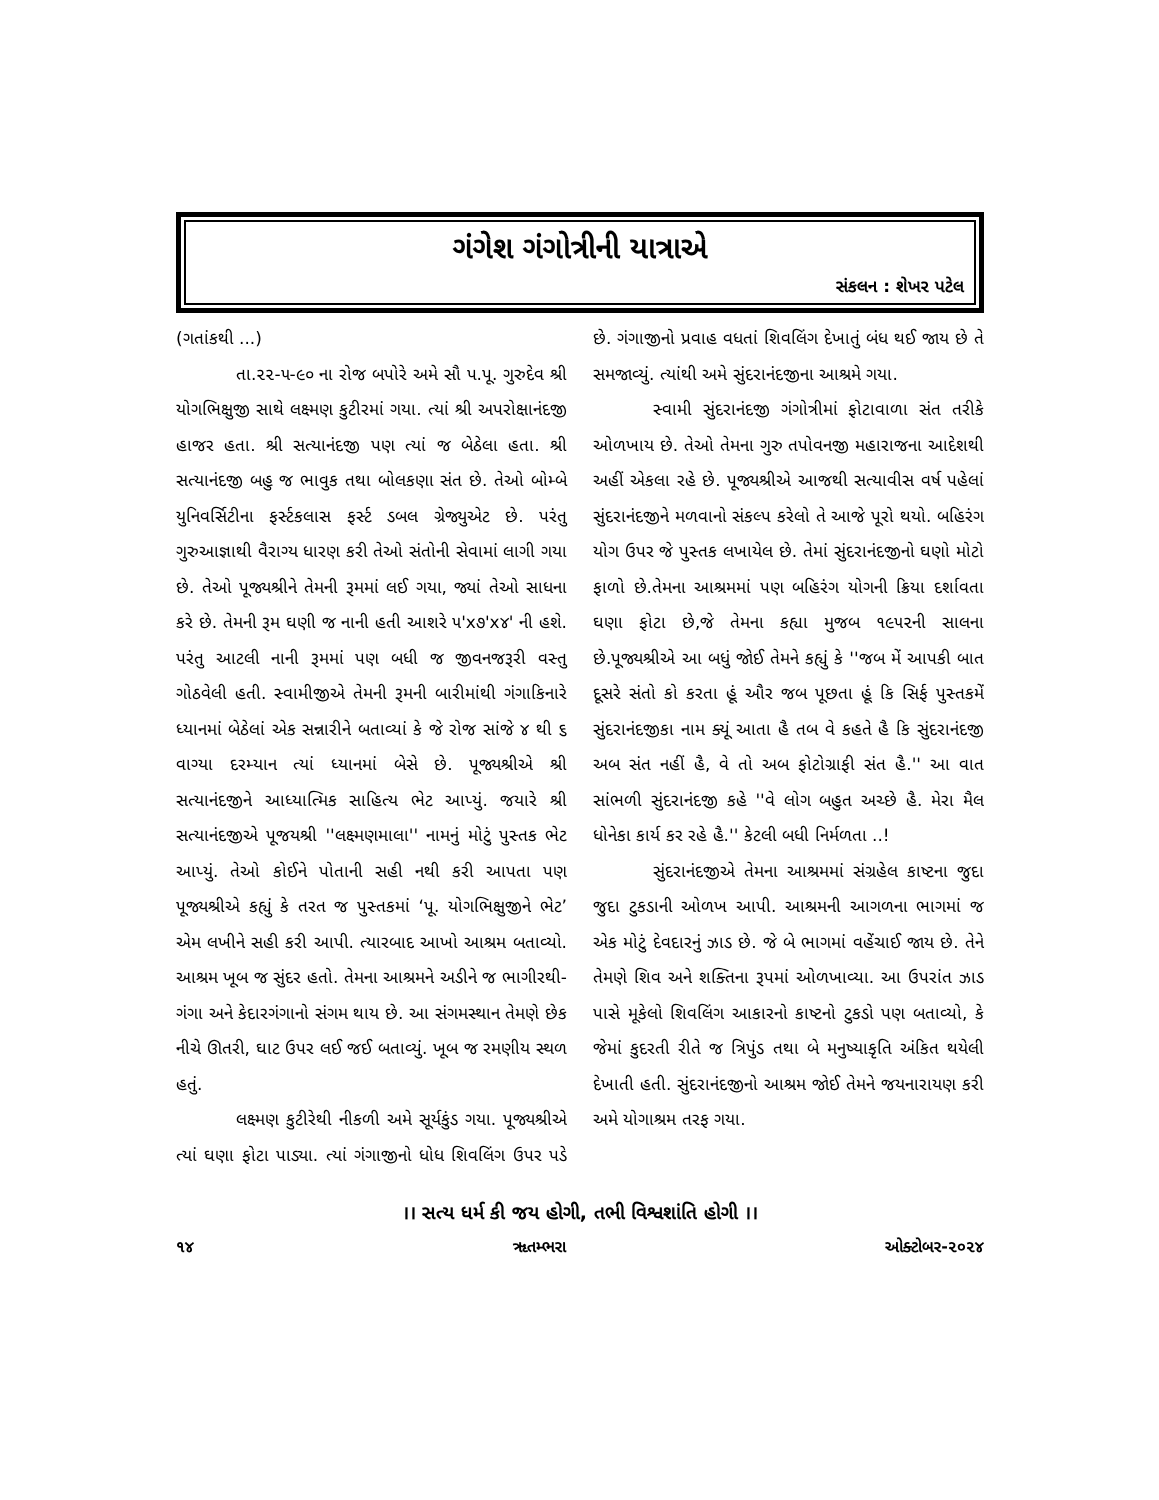ગંગેશ ગંગોત્રીની યાત્રાએ
સંકલન : શેખર પટેલ
(ગતાંકથી ...)
તા.૨૨-૫-૯૦ ના રોજ બપોરે અમે સૌ પ.પૂ. ગુરુદેવ શ્રી યોગભિક્ષુજી સાથે લક્ષ્મણ કુટીરમાં ગયા. ત્યાં શ્રી અપરોક્ષાનંદજી હાજર હતા. શ્રી સત્યાનંદજી પણ ત્યાં જ બેઠેલા હતા. શ્રી સત્યાનંદજી બહુ જ ભાવુક તથા બોલકણા સંત છે. તેઓ બોમ્બે યુનિવર્સિટીના ફર્સ્ટકલાસ ફર્સ્ટ ડબલ ગ્રેજ્યુએટ છે. પરંતુ ગુરુઆજ્ઞાથી વૈરાગ્ય ધારણ કરી તેઓ સંતોની સેવામાં લાગી ગયા છે. તેઓ પૂજ્યશ્રીને તેમની રૂમમાં લઈ ગયા, જ્યાં તેઓ સાધના કરે છે. તેમની રૂમ ઘણી જ નાની હતી આશરે ૫'x૭'x૪' ની હશે. પરંતુ આટલી નાની રૂમમાં પણ બધી જ જીવનજરૂરી વસ્તુ ગોઠવેલી હતી. સ્વામીજીએ તેમની રૂમની બારીમાંથી ગંગાકિનારે ધ્યાનમાં બેઠેલાં એક સન્નારીને બતાવ્યાં કે જે રોજ સાંજે ૪ થી ૬ વાગ્યા દરમ્યાન ત્યાં ધ્યાનમાં બેસે છે. પૂજ્યશ્રીએ શ્રી સત્યાનંદજીને આધ્યાત્મિક સાહિત્ય ભેટ આપ્યું. જયારે શ્રી સત્યાનંદજીએ પૂજયશ્રી ''લક્ષ્મણમાલા'' નામનું મોટું પુસ્તક ભેટ આપ્યું. તેઓ કોઈને પોતાની સહી નથી કરી આપતા પણ પૂજ્યશ્રીએ કહ્યું કે તરત જ પુસ્તકમાં ‘પૂ. યોગભિક્ષુજીને ભેટ’ એમ લખીને સહી કરી આપી. ત્યારબાદ આખો આશ્રમ બતાવ્યો. આશ્રમ ખૂબ જ સુંદર હતો. તેમના આશ્રમને અડીને જ ભાગીરથી-ગંગા અને કેદારગંગાનો સંગમ થાય છે. આ સંગમસ્થાન તેમણે છેક નીચે ઊતરી, ઘાટ ઉપર લઈ જઈ બતાવ્યું. ખૂબ જ રમણીય સ્થળ હતું.
લક્ષ્મણ કુટીરેથી નીકળી અમે સૂર્યકુંડ ગયા. પૂજ્યશ્રીએ ત્યાં ઘણા ફોટા પાડ્યા. ત્યાં ગંગાજીનો ધોધ શિવલિંગ ઉપર પડે છે. ગંગાજીનો પ્રવાહ વધતાં શિવલિંગ દેખાતું બંધ થઈ જાય છે તે સમજાવ્યું. ત્યાંથી અમે સુંદરાનંદજીના આશ્રમે ગયા.
સ્વામી સુંદરાનંદજી ગંગોત્રીમાં ફોટાવાળા સંત તરીકે ઓળખાય છે. તેઓ તેમના ગુરુ તપોવનજી મહારાજના આદેશથી અહીં એકલા રહે છે. પૂજ્યશ્રીએ આજથી સત્યાવીસ વર્ષ પહેલાં સુંદરાનંદજીને મળવાનો સંકલ્પ કરેલો તે આજે પૂરો થયો. બહિરંગ યોગ ઉપર જે પુસ્તક લખાયેલ છે. તેમાં સુંદરાનંદજીનો ઘણો મોટો ફાળો છે.તેમના આશ્રમમાં પણ બહિરંગ યોગની ક્રિયા દર્શાવતા ઘણા ફોટા છે,જે તેમના કહ્યા મુજબ ૧૯૫૨ની સાલના છે.પૂજ્યશ્રીએ આ બધું જોઈ તેમને કહ્યું કે ''જબ મેં આપકી બાત દૂસરે સંતો કો કરતા હૂં ઔર જબ પૂછતા હૂં કિ સિર્ફ પુસ્તકમેં સુંદરાનંદજીકા નામ ક્યૂં આતા હૈ તબ વે કહતે હૈ કિ સુંદરાનંદજી અબ સંત નહીં હૈ, વે તો અબ ફોટોગ્રાફી સંત હૈ.'' આ વાત સાંભળી સુંદરાનંદજી કહે ''વે લોગ બહુત અચ્છે હૈ. મેરા મૈલ ધોનેકા કાર્ય કર રહે હૈ.'' કેટલી બધી નિર્મળતા ..!
સુંદરાનંદજીએ તેમના આશ્રમમાં સંગ્રહેલ કાષ્ટના જુદા જુદા ટુકડાની ઓળખ આપી. આશ્રમની આગળના ભાગમાં જ એક મોટું દેવદારનું ઝાડ છે. જે બે ભાગમાં વહેંચાઈ જાય છે. તેને તેમણે શિવ અને શક્તિના રૂપમાં ઓળખાવ્યા. આ ઉપરાંત ઝાડ પાસે મૂકેલો શિવલિંગ આકારનો કાષ્ટનો ટુકડો પણ બતાવ્યો, કે જેમાં કુદરતી રીતે જ ત્રિપુંડ તથા બે મનુષ્યાકૃતિ અંકિત થયેલી દેખાતી હતી. સુંદરાનંદજીનો આશ્રમ જોઈ તેમને જયનારાયણ કરી અમે યોગાશ્રમ તરફ ગયા.
।। સત્ય ધર્મ કી જય હોગી, તભી વિશ્વશાંતિ હોગી ।।
૧૪ ૠતમ્ભરા ઓક્ટોબર-૨૦૨૪